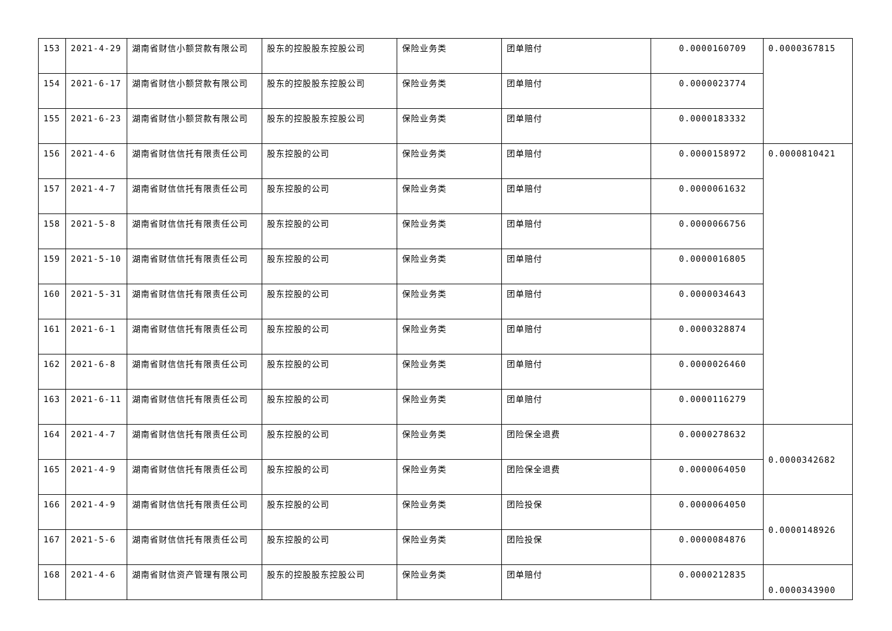| 153 | 2021-4-29 | 湖南省财信小额贷款有限公司 | 股东的控股股东控股公司 | 保险业务类 | 团单赔付 | 0.0000160709 | 0.0000367815 |
| 154 | 2021-6-17 | 湖南省财信小额贷款有限公司 | 股东的控股股东控股公司 | 保险业务类 | 团单赔付 | 0.0000023774 | |
| 155 | 2021-6-23 | 湖南省财信小额贷款有限公司 | 股东的控股股东控股公司 | 保险业务类 | 团单赔付 | 0.0000183332 | |
| 156 | 2021-4-6 | 湖南省财信信托有限责任公司 | 股东控股的公司 | 保险业务类 | 团单赔付 | 0.0000158972 | 0.0000810421 |
| 157 | 2021-4-7 | 湖南省财信信托有限责任公司 | 股东控股的公司 | 保险业务类 | 团单赔付 | 0.0000061632 | |
| 158 | 2021-5-8 | 湖南省财信信托有限责任公司 | 股东控股的公司 | 保险业务类 | 团单赔付 | 0.0000066756 | |
| 159 | 2021-5-10 | 湖南省财信信托有限责任公司 | 股东控股的公司 | 保险业务类 | 团单赔付 | 0.0000016805 | |
| 160 | 2021-5-31 | 湖南省财信信托有限责任公司 | 股东控股的公司 | 保险业务类 | 团单赔付 | 0.0000034643 | |
| 161 | 2021-6-1 | 湖南省财信信托有限责任公司 | 股东控股的公司 | 保险业务类 | 团单赔付 | 0.0000328874 | |
| 162 | 2021-6-8 | 湖南省财信信托有限责任公司 | 股东控股的公司 | 保险业务类 | 团单赔付 | 0.0000026460 | |
| 163 | 2021-6-11 | 湖南省财信信托有限责任公司 | 股东控股的公司 | 保险业务类 | 团单赔付 | 0.0000116279 | |
| 164 | 2021-4-7 | 湖南省财信信托有限责任公司 | 股东控股的公司 | 保险业务类 | 团险保全退费 | 0.0000278632 | 0.0000342682 |
| 165 | 2021-4-9 | 湖南省财信信托有限责任公司 | 股东控股的公司 | 保险业务类 | 团险保全退费 | 0.0000064050 | |
| 166 | 2021-4-9 | 湖南省财信信托有限责任公司 | 股东控股的公司 | 保险业务类 | 团险投保 | 0.0000064050 | 0.0000148926 |
| 167 | 2021-5-6 | 湖南省财信信托有限责任公司 | 股东控股的公司 | 保险业务类 | 团险投保 | 0.0000084876 | |
| 168 | 2021-4-6 | 湖南省财信资产管理有限公司 | 股东的控股股东控股公司 | 保险业务类 | 团单赔付 | 0.0000212835 | 0.0000343900 |